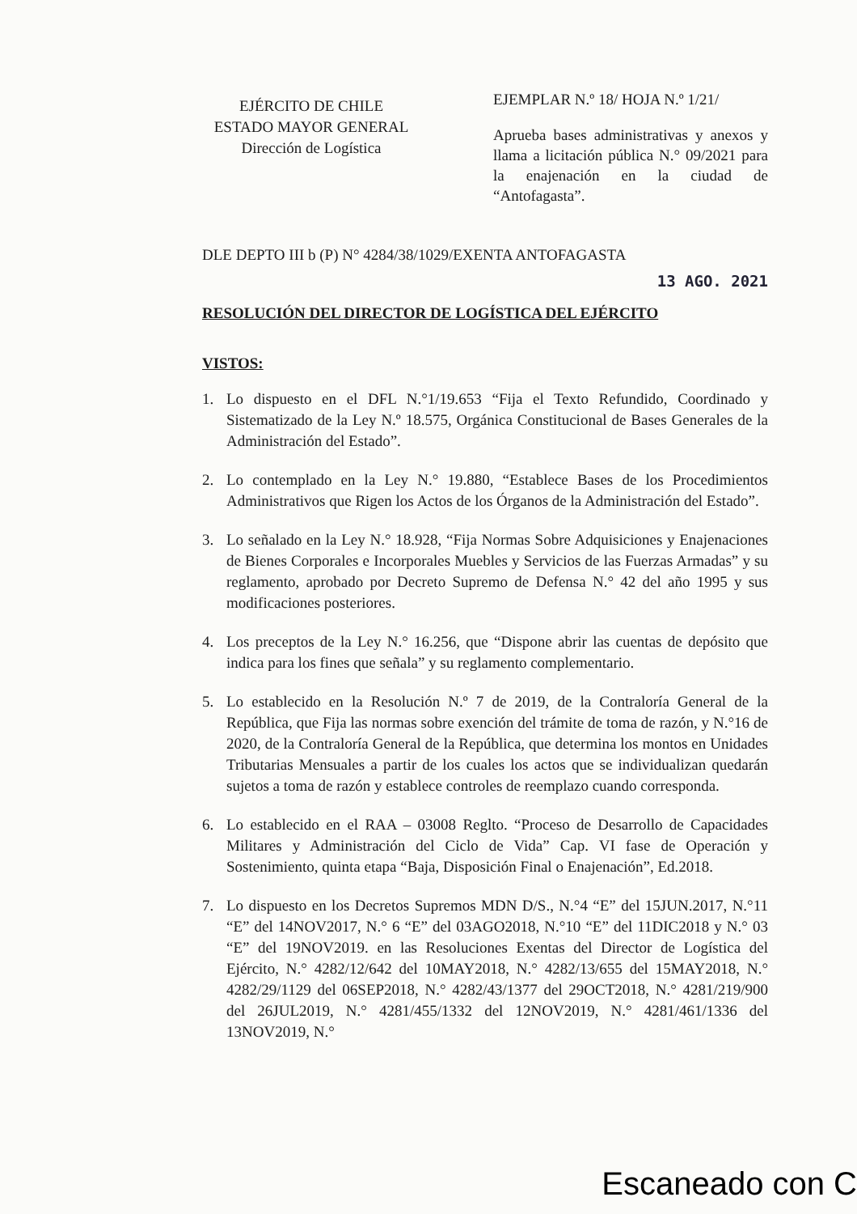EJÉRCITO DE CHILE
ESTADO MAYOR GENERAL
Dirección de Logística
EJEMPLAR N.º 18/ HOJA N.º 1/21/
Aprueba bases administrativas y anexos y llama a licitación pública N.° 09/2021 para la enajenación en la ciudad de “Antofagasta”.
DLE DEPTO III b (P) N° 4284/38/1029/EXENTA ANTOFAGASTA
13 AGO. 2021
RESOLUCIÓN DEL DIRECTOR DE LOGÍSTICA DEL EJÉRCITO
VISTOS:
1. Lo dispuesto en el DFL N.°1/19.653 “Fija el Texto Refundido, Coordinado y Sistematizado de la Ley N.º 18.575, Orgánica Constitucional de Bases Generales de la Administración del Estado”.
2. Lo contemplado en la Ley N.° 19.880, “Establece Bases de los Procedimientos Administrativos que Rigen los Actos de los Órganos de la Administración del Estado”.
3. Lo señalado en la Ley N.° 18.928, “Fija Normas Sobre Adquisiciones y Enajenaciones de Bienes Corporales e Incorporales Muebles y Servicios de las Fuerzas Armadas” y su reglamento, aprobado por Decreto Supremo de Defensa N.° 42 del año 1995 y sus modificaciones posteriores.
4. Los preceptos de la Ley N.° 16.256, que “Dispone abrir las cuentas de depósito que indica para los fines que señala” y su reglamento complementario.
5. Lo establecido en la Resolución N.º 7 de 2019, de la Contraloría General de la República, que Fija las normas sobre exención del trámite de toma de razón, y N.°16 de 2020, de la Contraloría General de la República, que determina los montos en Unidades Tributarias Mensuales a partir de los cuales los actos que se individualizan quedarán sujetos a toma de razón y establece controles de reemplazo cuando corresponda.
6. Lo establecido en el RAA – 03008 Reglto. “Proceso de Desarrollo de Capacidades Militares y Administración del Ciclo de Vida” Cap. VI fase de Operación y Sostenimiento, quinta etapa “Baja, Disposición Final o Enajenación”, Ed.2018.
7. Lo dispuesto en los Decretos Supremos MDN D/S., N.°4 “E” del 15JUN.2017, N.°11 “E” del 14NOV2017, N.° 6 “E” del 03AGO2018, N.°10 “E” del 11DIC2018 y N.° 03 “E” del 19NOV2019. en las Resoluciones Exentas del Director de Logística del Ejército, N.° 4282/12/642 del 10MAY2018, N.° 4282/13/655 del 15MAY2018, N.° 4282/29/1129 del 06SEP2018, N.° 4282/43/1377 del 29OCT2018, N.° 4281/219/900 del 26JUL2019, N.° 4281/455/1332 del 12NOV2019, N.° 4281/461/1336 del 13NOV2019, N.°
Escaneado con C